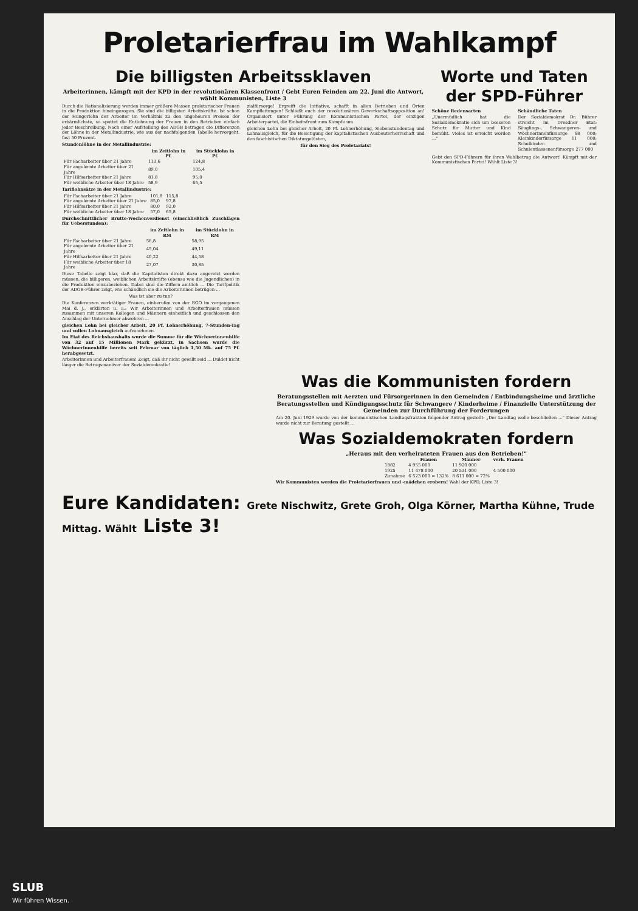Proletarierfrau im Wahlkampf
Die billigsten Arbeitssklaven
Arbeiterinnen, kämpft mit der KPD in der revolutionären Klassenfront / Gebt Euren Feinden am 22. Juni die Antwort, wählt Kommunisten, Liste 3
Durch die Rationalisierung werden immer größere Massen proletarischer Frauen in die Produktion hineingezogen. Sie sind die billigsten Arbeitskräfte. Ist schon der Hungerlohn der Arbeiter im Verhältnis zu den ungeheuren Preisen der erbärmlichste, so spottet die Entlohnung der Frauen in den Betrieben einfach jeder Beschreibung. Nach einer Aufstellung des ADGB betragen die Differenzen der Löhne in der Metallindustrie, wie aus der nachfolgenden Tabelle hervorgeht, fast 50 Prozent.
Stundenlöhne in der Metallindustrie:
| | im Zeitlohn in Pf. | im Stücklohn in Pf. |
| --- | --- | --- |
| Für Facharbeiter über 21 Jahre | 113,6 | 124,8 |
| Für angelernte Arbeiter über 21 Jahre | 89,0 | 105,4 |
| Für Hilfsarbeiter über 21 Jahre | 81,8 | 95,0 |
| Für weibliche Arbeiter über 18 Jahre | 58,9 | 65,5 |
Tariflohnsätze in der Metallindustrie:
| Für Facharbeiter über 21 Jahre | 101,8 | 115,8 |
| Für angelernte Arbeiter über 21 Jahre | 85,0 | 97,8 |
| Für Hilfsarbeiter über 21 Jahre | 80,0 | 92,0 |
| Für weibliche Arbeiter über 18 Jahre | 57,0 | 65,8 |
Durchschnittlicher Brutto-Wochenverdienst (einschließlich Zuschlägen für Ueberstunden):
| | im Zeitlohn in RM | im Stücklohn in RM |
| --- | --- | --- |
| Für Facharbeiter über 21 Jahre | 56,8 | 58,95 |
| Für angelernte Arbeiter über 21 Jahre | 45,04 | 49,11 |
| Für Hilfsarbeiter über 21 Jahre | 40,22 | 44,58 |
| Für weibliche Arbeiter über 18 Jahre | 27,07 | 30,85 |
Diese Tabelle zeigt klar, daß die Kapitalisten direkt dazu angereizt werden müssen, die billigeren, weiblichen Arbeitskräfte (ebenso wie die Jugendlichen) in die Produktion einzubeziehen. Dabei sind die Ziffern amtlich ... Die Tarifpolitik der ADGB-Führer zeigt, wie schändlich sie die Arbeiterinnen betrügen ...
Was ist aber zu tun?
Die Konferenzen werktätiger Frauen, einberufen von der RGO im vergangenen Mai d. J., erklärten u. a.: Wir Arbeiterinnen und Arbeiterfrauen müssen zusammen mit unseren Kollegen und Männern einheitlich und geschlossen den Anschlag der Unternehmer abwehren ...
gleichen Lohn bei gleicher Arbeit, 20 Pf. Lohnerhöhung, 7-Stunden-Tag und vollen Lohnausgleich aufzunehmen.
Im Etat des Reichshaushalts wurde die Summe für die Wöchnerinnenhilfe von 32 auf 15 Millionen Mark gekürzt, in Sachsen wurde die Wöchnerinnenhilfe bereits seit Februar von täglich 1,50 Mk. auf 75 Pf. herabgesetzt.
Arbeiterinnen und Arbeiterfrauen! Zeigt, daß ihr nicht gewillt seid ... Duldet nicht länger die Betrugsmanöver der Sozialdemokratie!
zialfürsorge! Ergreift die Initiative, schafft in allen Betrieben und Orten Kampfleitungen! Schließt euch der revolutionären Gewerkschaftsopposition an! Organisiert unter Führung der Kommunistischen Partei, der einzigen Arbeiterpartei, die Einheitsfront zum Kampfe um
gleichen Lohn bei gleicher Arbeit, 20 Pf. Lohnerhöhung, Siebenstundentag und Lohnausgleich, für die Beseitigung der kapitalistischen Ausbeuterherrschaft und den faschistischen Diktaturgelüsten,
für den Sieg des Proletariats!
Worte und Taten der SPD-Führer
Schöne Redensarten
„Unermüdlich hat die Sozialdemokratie sich um besseren Schutz für Mutter und Kind bemüht. Vieles ist erreicht worden ..."
Schändliche Taten
Der Sozialdemokrat Dr. Bührer streicht im Dresdner Etat: Säuglings-, Schwangeren- und Wöchnerinnenfürsorge 68 000; Kleinkinderfürsorge 11 000; Schulkinder- und Schulentlassenenfürsorge 277 000
Gebt den SPD-Führern für ihren Wahlbetrug die Antwort! Kämpft mit der Kommunistischen Partei! Wählt Liste 3!
Was die Kommunisten fordern
Beratungsstellen mit Aerzten und Fürsorgerinnen in den Gemeinden / Entbindungsheime und ärztliche Beratungsstellen und Kündigungsschutz für Schwangere / Kinderheime / Finanzielle Unterstützung der Gemeinden zur Durchführung der Forderungen
Am 20. Juni 1929 wurde von der kommunistischen Landtagsfraktion folgender Antrag gestellt: „Der Landtag wolle beschließen ..." Dieser Antrag wurde nicht zur Beratung gestellt ...
Was Sozialdemokraten fordern
„Heraus mit den verheirateten Frauen aus den Betrieben!"
| | Frauen | Männer | verh. Frauen |
| --- | --- | --- | --- |
| 1882 | 4 955 000 | 11 920 000 | |
| 1925 | 11 478 000 | 20 531 000 | 4 500 000 |
| Zunahme | 6 523 000 = 132% | 8 611 000 = 72% | |
Wir Kommunisten werden die Proletarierfrauen und -mädchen erobern! Wahl der KPD, Liste 3!
Eure Kandidaten: Grete Nischwitz, Grete Groh, Olga Körner, Martha Kühne, Trude Mittag. Wählt Liste 3!
SLUB
Wir führen Wissen.